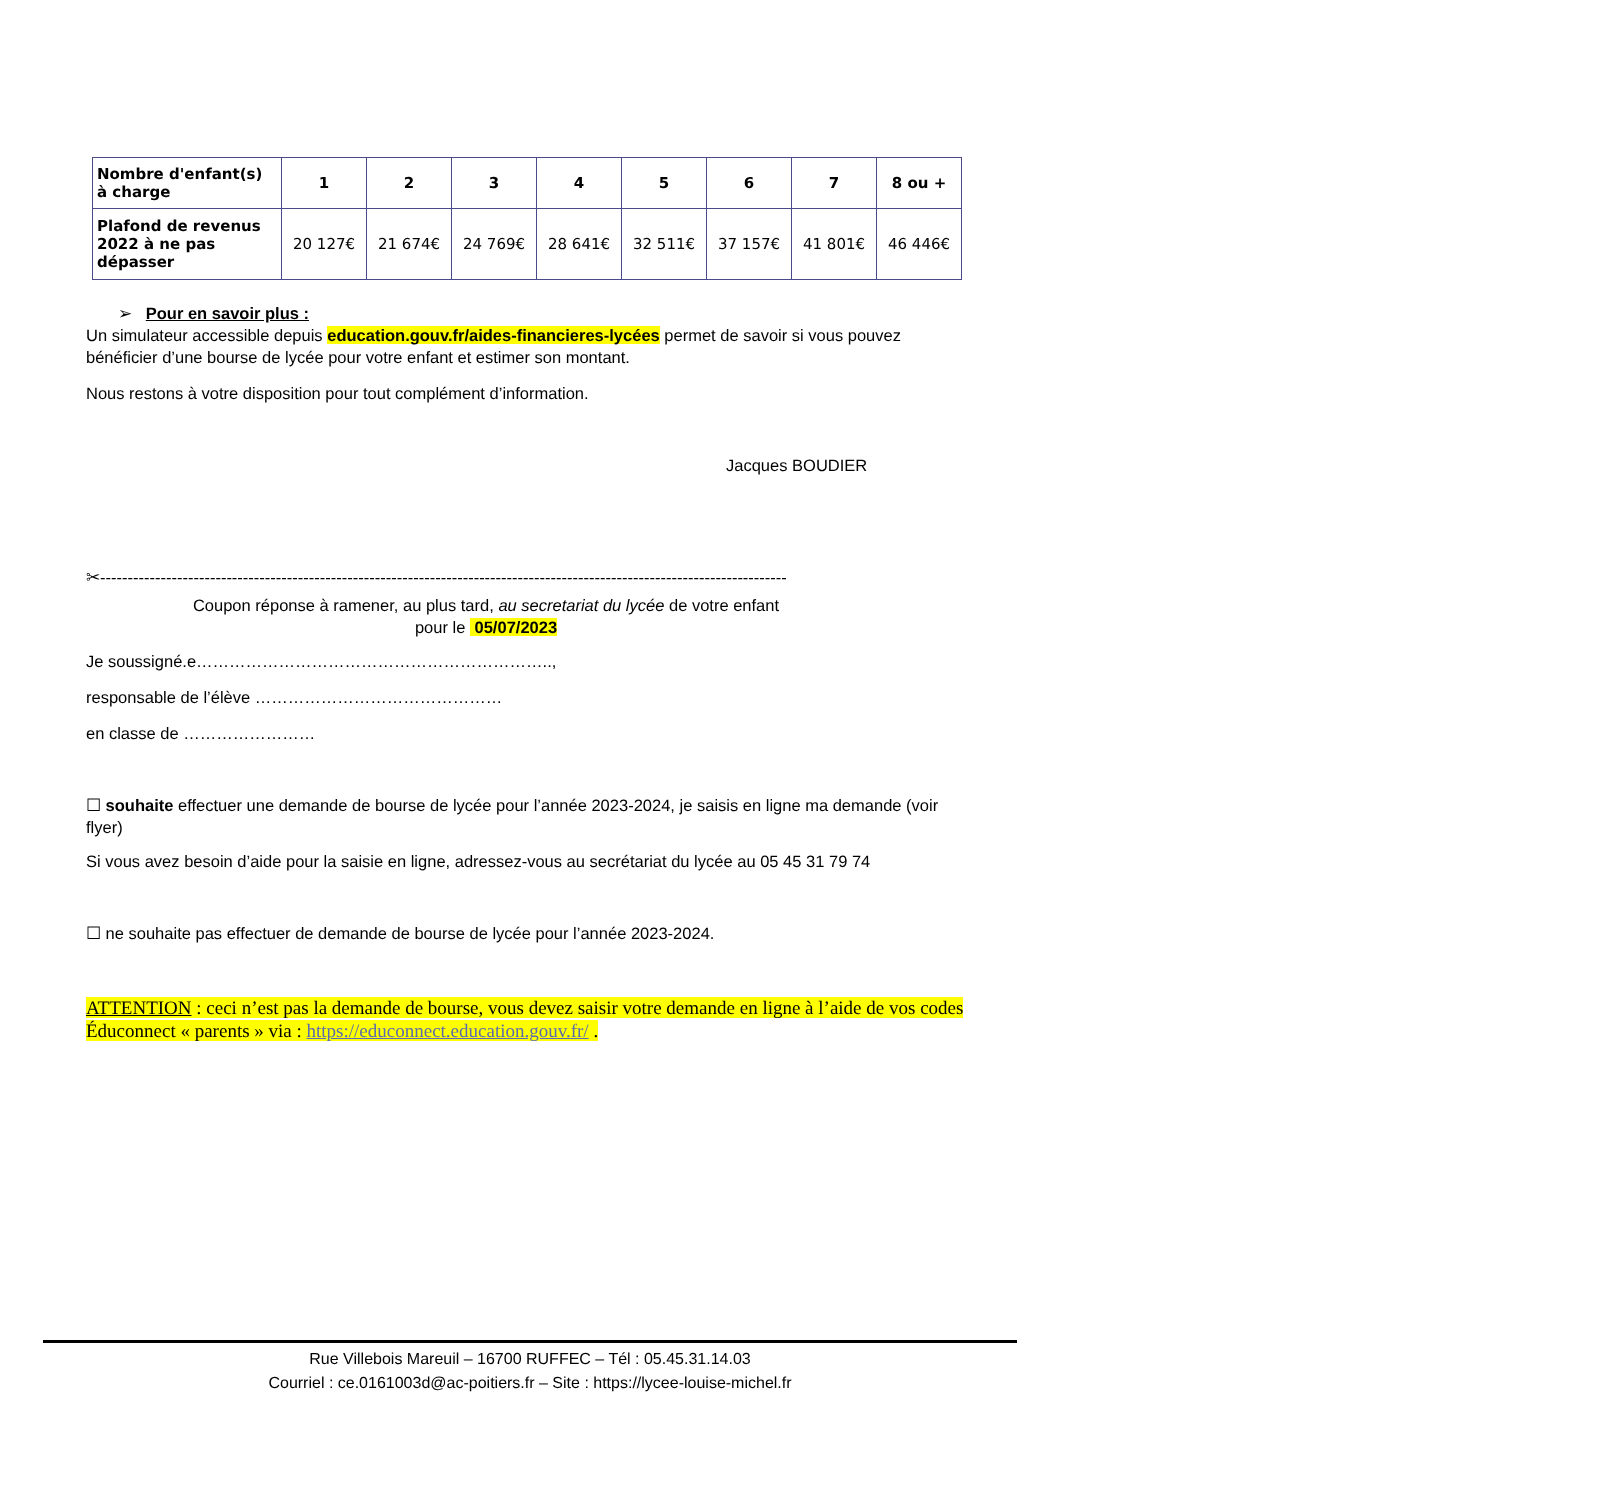| Nombre d'enfant(s) à charge | 1 | 2 | 3 | 4 | 5 | 6 | 7 | 8 ou + |
| --- | --- | --- | --- | --- | --- | --- | --- | --- |
| Plafond de revenus 2022 à ne pas dépasser | 20 127€ | 21 674€ | 24 769€ | 28 641€ | 32 511€ | 37 157€ | 41 801€ | 46 446€ |
➢ Pour en savoir plus :
Un simulateur accessible depuis education.gouv.fr/aides-financieres-lycées permet de savoir si vous pouvez bénéficier d’une bourse de lycée pour votre enfant et estimer son montant.
Nous restons à votre disposition pour tout complément d’information.
Jacques BOUDIER
✂-----------------------------------------------------------------------------------------------------------------------------
Coupon réponse à ramener, au plus tard, au secretariat du lycée de votre enfant
pour le 05/07/2023
Je soussigné.e………………………………………………………..,
responsable de l’élève ………………………………………
en classe de ……………………
☐ souhaite effectuer une demande de bourse de lycée pour l’année 2023-2024, je saisis en ligne ma demande (voir flyer)
Si vous avez besoin d’aide pour la saisie en ligne, adressez-vous au secrétariat du lycée au 05 45 31 79 74
☐ ne souhaite pas effectuer de demande de bourse de lycée pour l’année 2023-2024.
ATTENTION : ceci n’est pas la demande de bourse, vous devez saisir votre demande en ligne à l’aide de vos codes Éduconnect « parents » via : https://educonnect.education.gouv.fr/ .
Rue Villebois Mareuil – 16700 RUFFEC – Tél : 05.45.31.14.03
Courriel : ce.0161003d@ac-poitiers.fr – Site : https://lycee-louise-michel.fr